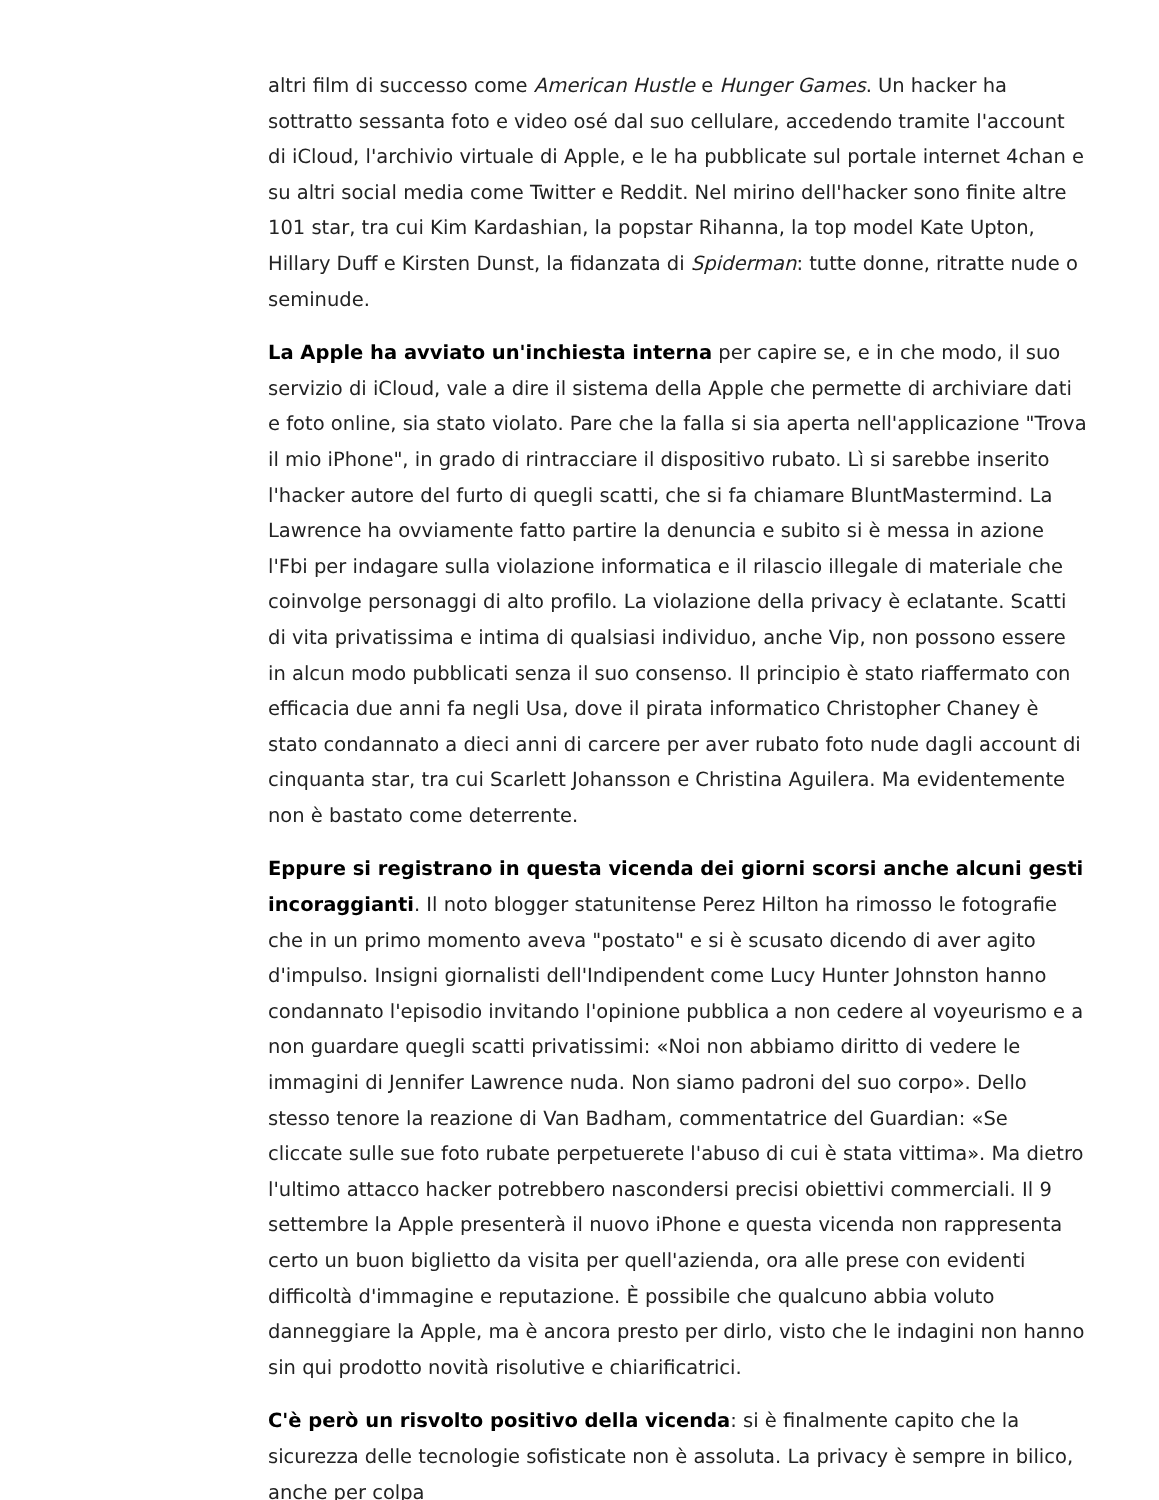altri film di successo come American Hustle e Hunger Games. Un hacker ha sottratto sessanta foto e video osé dal suo cellulare, accedendo tramite l'account di iCloud, l'archivio virtuale di Apple, e le ha pubblicate sul portale internet 4chan e su altri social media come Twitter e Reddit. Nel mirino dell'hacker sono finite altre 101 star, tra cui Kim Kardashian, la popstar Rihanna, la top model Kate Upton, Hillary Duff e Kirsten Dunst, la fidanzata di Spiderman: tutte donne, ritratte nude o seminude.
La Apple ha avviato un'inchiesta interna per capire se, e in che modo, il suo servizio di iCloud, vale a dire il sistema della Apple che permette di archiviare dati e foto online, sia stato violato. Pare che la falla si sia aperta nell'applicazione "Trova il mio iPhone", in grado di rintracciare il dispositivo rubato. Lì si sarebbe inserito l'hacker autore del furto di quegli scatti, che si fa chiamare BluntMastermind. La Lawrence ha ovviamente fatto partire la denuncia e subito si è messa in azione l'Fbi per indagare sulla violazione informatica e il rilascio illegale di materiale che coinvolge personaggi di alto profilo. La violazione della privacy è eclatante. Scatti di vita privatissima e intima di qualsiasi individuo, anche Vip, non possono essere in alcun modo pubblicati senza il suo consenso. Il principio è stato riaffermato con efficacia due anni fa negli Usa, dove il pirata informatico Christopher Chaney è stato condannato a dieci anni di carcere per aver rubato foto nude dagli account di cinquanta star, tra cui Scarlett Johansson e Christina Aguilera. Ma evidentemente non è bastato come deterrente.
Eppure si registrano in questa vicenda dei giorni scorsi anche alcuni gesti incoraggianti. Il noto blogger statunitense Perez Hilton ha rimosso le fotografie che in un primo momento aveva "postato" e si è scusato dicendo di aver agito d'impulso. Insigni giornalisti dell'Indipendent come Lucy Hunter Johnston hanno condannato l'episodio invitando l'opinione pubblica a non cedere al voyeurismo e a non guardare quegli scatti privatissimi: «Noi non abbiamo diritto di vedere le immagini di Jennifer Lawrence nuda. Non siamo padroni del suo corpo». Dello stesso tenore la reazione di Van Badham, commentatrice del Guardian: «Se cliccate sulle sue foto rubate perpetuerete l'abuso di cui è stata vittima». Ma dietro l'ultimo attacco hacker potrebbero nascondersi precisi obiettivi commerciali. Il 9 settembre la Apple presenterà il nuovo iPhone e questa vicenda non rappresenta certo un buon biglietto da visita per quell'azienda, ora alle prese con evidenti difficoltà d'immagine e reputazione. È possibile che qualcuno abbia voluto danneggiare la Apple, ma è ancora presto per dirlo, visto che le indagini non hanno sin qui prodotto novità risolutive e chiarificatrici.
C'è però un risvolto positivo della vicenda: si è finalmente capito che la sicurezza delle tecnologie sofisticate non è assoluta. La privacy è sempre in bilico, anche per colpa